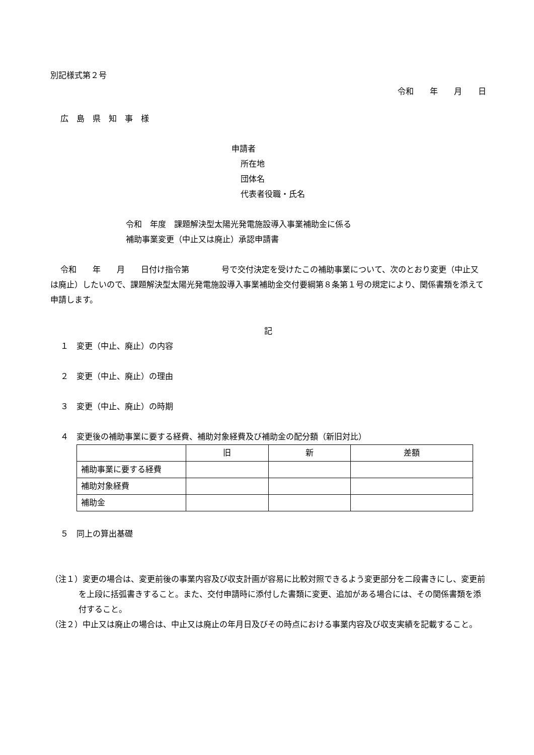別記様式第２号
令和　　年　　月　　日
広　島　県　知　事　様
申請者
所在地
団体名
代表者役職・氏名
令和　年度　課題解決型太陽光発電施設導入事業補助金に係る
補助事業変更（中止又は廃止）承認申請書
令和　　年　　月　　日付け指令第　　　　号で交付決定を受けたこの補助事業について、次のとおり変更（中止又は廃止）したいので、課題解決型太陽光発電施設導入事業補助金交付要綱第８条第１号の規定により、関係書類を添えて申請します。
記
１　変更（中止、廃止）の内容
２　変更（中止、廃止）の理由
３　変更（中止、廃止）の時期
４　変更後の補助事業に要する経費、補助対象経費及び補助金の配分額（新旧対比）
| | 旧 | 新 | 差額 |
| 補助事業に要する経費 | | | |
| 補助対象経費 | | | |
| 補助金 | | | |
５　同上の算出基礎
（注１）変更の場合は、変更前後の事業内容及び収支計画が容易に比較対照できるよう変更部分を二段書きにし、変更前を上段に括弧書きすること。また、交付申請時に添付した書類に変更、追加がある場合には、その関係書類を添付すること。
（注２）中止又は廃止の場合は、中止又は廃止の年月日及びその時点における事業内容及び収支実績を記載すること。